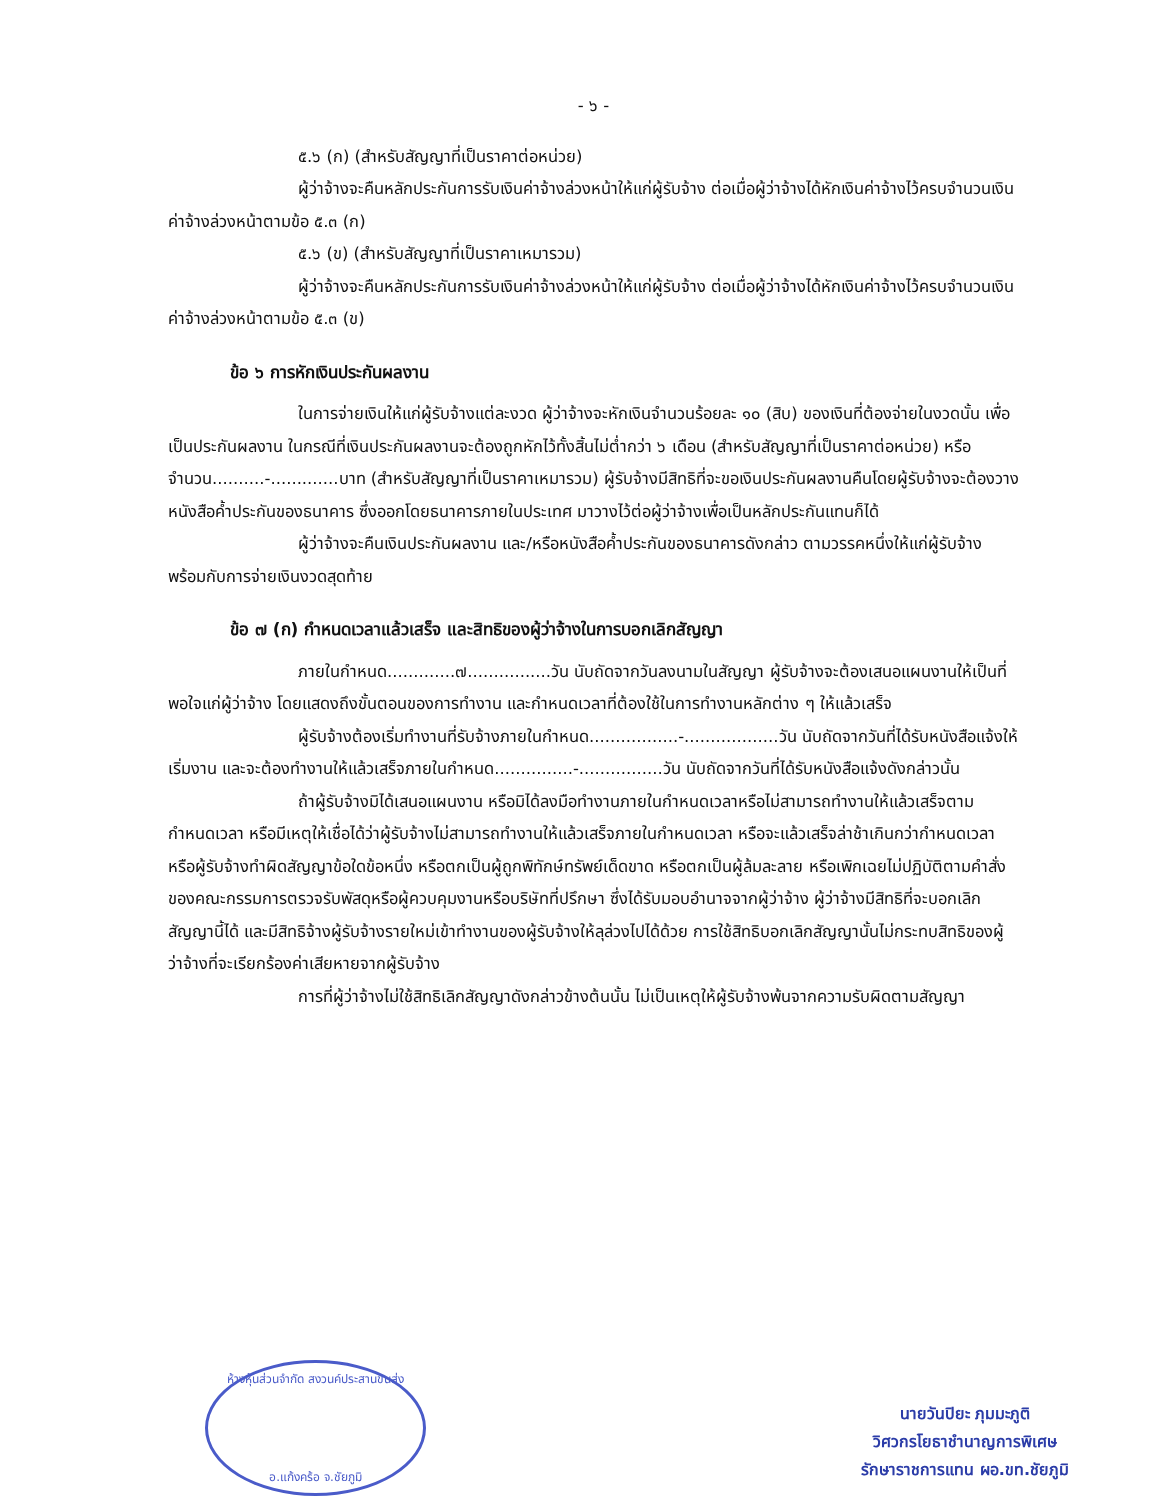- ๖ -
๕.๖ (ก) (สำหรับสัญญาที่เป็นราคาต่อหน่วย)
ผู้ว่าจ้างจะคืนหลักประกันการรับเงินค่าจ้างล่วงหน้าให้แก่ผู้รับจ้าง ต่อเมื่อผู้ว่าจ้างได้หักเงินค่าจ้างไว้ครบจำนวนเงินค่าจ้างล่วงหน้าตามข้อ ๕.๓ (ก)
๕.๖ (ข) (สำหรับสัญญาที่เป็นราคาเหมารวม)
ผู้ว่าจ้างจะคืนหลักประกันการรับเงินค่าจ้างล่วงหน้าให้แก่ผู้รับจ้าง ต่อเมื่อผู้ว่าจ้างได้หักเงินค่าจ้างไว้ครบจำนวนเงินค่าจ้างล่วงหน้าตามข้อ ๕.๓ (ข)
ข้อ ๖ การหักเงินประกันผลงาน
ในการจ่ายเงินให้แก่ผู้รับจ้างแต่ละงวด ผู้ว่าจ้างจะหักเงินจำนวนร้อยละ ๑๐ (สิบ) ของเงินที่ต้องจ่ายในงวดนั้น เพื่อเป็นประกันผลงาน ในกรณีที่เงินประกันผลงานจะต้องถูกหักไว้ทั้งสิ้นไม่ต่ำกว่า ๖ เดือน (สำหรับสัญญาที่เป็นราคาต่อหน่วย) หรือจำนวน..........-.............บาท (สำหรับสัญญาที่เป็นราคาเหมารวม) ผู้รับจ้างมีสิทธิที่จะขอเงินประกันผลงานคืนโดยผู้รับจ้างจะต้องวางหนังสือค้ำประกันของธนาคาร ซึ่งออกโดยธนาคารภายในประเทศ มาวางไว้ต่อผู้ว่าจ้างเพื่อเป็นหลักประกันแทนก็ได้
ผู้ว่าจ้างจะคืนเงินประกันผลงาน และ/หรือหนังสือค้ำประกันของธนาคารดังกล่าว ตามวรรคหนึ่งให้แก่ผู้รับจ้างพร้อมกับการจ่ายเงินงวดสุดท้าย
ข้อ ๗ (ก) กำหนดเวลาแล้วเสร็จ และสิทธิของผู้ว่าจ้างในการบอกเลิกสัญญา
ภายในกำหนด.............๗................วัน นับถัดจากวันลงนามในสัญญา ผู้รับจ้างจะต้องเสนอแผนงานให้เป็นที่พอใจแก่ผู้ว่าจ้าง โดยแสดงถึงขั้นตอนของการทำงาน และกำหนดเวลาที่ต้องใช้ในการทำงานหลักต่าง ๆ ให้แล้วเสร็จ
ผู้รับจ้างต้องเริ่มทำงานที่รับจ้างภายในกำหนด.................-..................วัน นับถัดจากวันที่ได้รับหนังสือแจ้งให้เริ่มงาน และจะต้องทำงานให้แล้วเสร็จภายในกำหนด...............-................วัน นับถัดจากวันที่ได้รับหนังสือแจ้งดังกล่าวนั้น
ถ้าผู้รับจ้างมิได้เสนอแผนงาน หรือมิได้ลงมือทำงานภายในกำหนดเวลาหรือไม่สามารถทำงานให้แล้วเสร็จตามกำหนดเวลา หรือมีเหตุให้เชื่อได้ว่าผู้รับจ้างไม่สามารถทำงานให้แล้วเสร็จภายในกำหนดเวลา หรือจะแล้วเสร็จล่าช้าเกินกว่ากำหนดเวลา หรือผู้รับจ้างทำผิดสัญญาข้อใดข้อหนึ่ง หรือตกเป็นผู้ถูกพิทักษ์ทรัพย์เด็ดขาด หรือตกเป็นผู้ล้มละลาย หรือเพิกเฉยไม่ปฏิบัติตามคำสั่งของคณะกรรมการตรวจรับพัสดุหรือผู้ควบคุมงานหรือบริษัทที่ปรึกษา ซึ่งได้รับมอบอำนาจจากผู้ว่าจ้าง ผู้ว่าจ้างมีสิทธิที่จะบอกเลิกสัญญานี้ได้ และมีสิทธิจ้างผู้รับจ้างรายใหม่เข้าทำงานของผู้รับจ้างให้ลุล่วงไปได้ด้วย การใช้สิทธิบอกเลิกสัญญานั้นไม่กระทบสิทธิของผู้ว่าจ้างที่จะเรียกร้องค่าเสียหายจากผู้รับจ้าง
การที่ผู้ว่าจ้างไม่ใช้สิทธิเลิกสัญญาดังกล่าวข้างต้นนั้น ไม่เป็นเหตุให้ผู้รับจ้างพ้นจากความรับผิดตามสัญญา
ห้างหุ้นส่วนจำกัด สงวนค์ประสานขนส่ง
อ.แก้งคร้อ จ.ชัยภูมิ
นายวันปิยะ ภุมมะภูติ
วิศวกรโยธาชำนาญการพิเศษ
รักษาราชการแทน ผอ.ขท.ชัยภูมิ